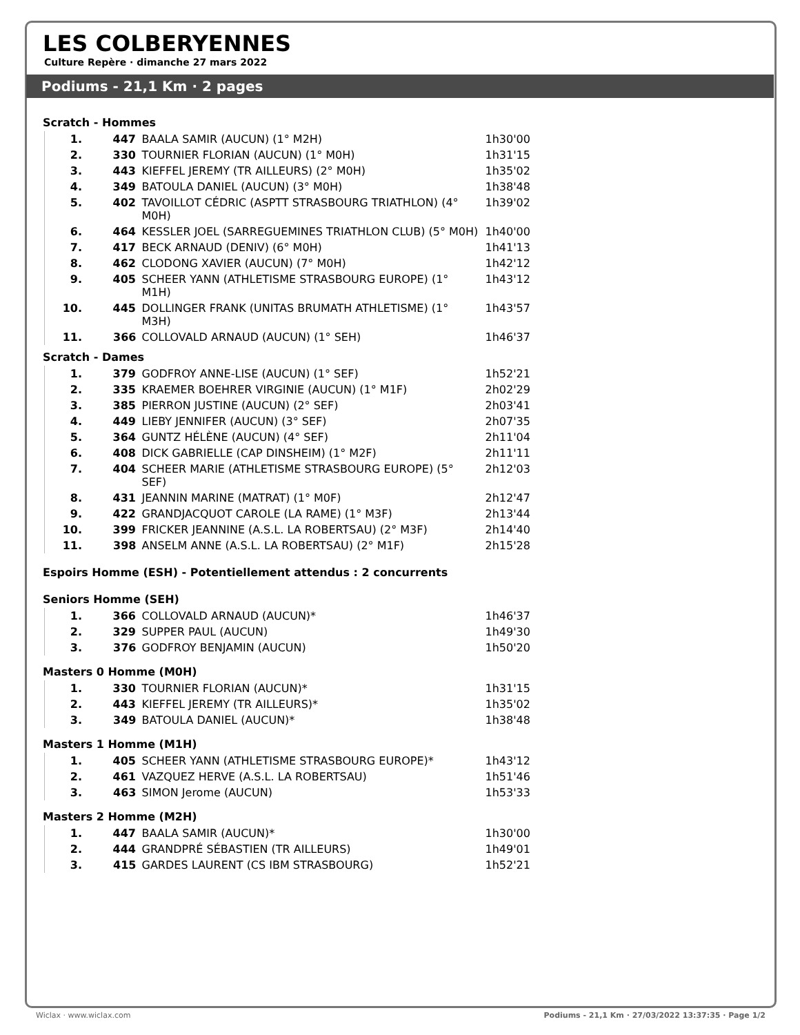LES COLBERYENNES
Culture Repère · dimanche 27 mars 2022
Podiums - 21,1 Km · 2 pages
Scratch - Hommes
| 1. | 447 | BAALA SAMIR (AUCUN) (1° M2H) | 1h30'00 |
| 2. | 330 | TOURNIER FLORIAN (AUCUN) (1° M0H) | 1h31'15 |
| 3. | 443 | KIEFFEL JEREMY (TR AILLEURS) (2° M0H) | 1h35'02 |
| 4. | 349 | BATOULA DANIEL (AUCUN) (3° M0H) | 1h38'48 |
| 5. | 402 | TAVOILLOT CÉDRIC (ASPTT STRASBOURG TRIATHLON) (4° M0H) | 1h39'02 |
| 6. | 464 | KESSLER JOEL (SARREGUEMINES TRIATHLON CLUB) (5° M0H) | 1h40'00 |
| 7. | 417 | BECK ARNAUD (DENIV) (6° M0H) | 1h41'13 |
| 8. | 462 | CLODONG XAVIER (AUCUN) (7° M0H) | 1h42'12 |
| 9. | 405 | SCHEER YANN (ATHLETISME STRASBOURG EUROPE) (1° M1H) | 1h43'12 |
| 10. | 445 | DOLLINGER FRANK (UNITAS BRUMATH ATHLETISME) (1° M3H) | 1h43'57 |
| 11. | 366 | COLLOVALD ARNAUD (AUCUN) (1° SEH) | 1h46'37 |
Scratch - Dames
| 1. | 379 | GODFROY ANNE-LISE (AUCUN) (1° SEF) | 1h52'21 |
| 2. | 335 | KRAEMER BOEHRER VIRGINIE (AUCUN) (1° M1F) | 2h02'29 |
| 3. | 385 | PIERRON JUSTINE (AUCUN) (2° SEF) | 2h03'41 |
| 4. | 449 | LIEBY JENNIFER (AUCUN) (3° SEF) | 2h07'35 |
| 5. | 364 | GUNTZ HÉLÈNE (AUCUN) (4° SEF) | 2h11'04 |
| 6. | 408 | DICK GABRIELLE (CAP DINSHEIM) (1° M2F) | 2h11'11 |
| 7. | 404 | SCHEER MARIE (ATHLETISME STRASBOURG EUROPE) (5° SEF) | 2h12'03 |
| 8. | 431 | JEANNIN MARINE (MATRAT) (1° M0F) | 2h12'47 |
| 9. | 422 | GRANDJACQUOT CAROLE (LA RAME) (1° M3F) | 2h13'44 |
| 10. | 399 | FRICKER JEANNINE (A.S.L. LA ROBERTSAU) (2° M3F) | 2h14'40 |
| 11. | 398 | ANSELM ANNE (A.S.L. LA ROBERTSAU) (2° M1F) | 2h15'28 |
Espoirs Homme (ESH) - Potentiellement attendus : 2 concurrents
Seniors Homme (SEH)
| 1. | 366 | COLLOVALD ARNAUD (AUCUN)* | 1h46'37 |
| 2. | 329 | SUPPER PAUL (AUCUN) | 1h49'30 |
| 3. | 376 | GODFROY BENJAMIN (AUCUN) | 1h50'20 |
Masters 0 Homme (M0H)
| 1. | 330 | TOURNIER FLORIAN (AUCUN)* | 1h31'15 |
| 2. | 443 | KIEFFEL JEREMY (TR AILLEURS)* | 1h35'02 |
| 3. | 349 | BATOULA DANIEL (AUCUN)* | 1h38'48 |
Masters 1 Homme (M1H)
| 1. | 405 | SCHEER YANN (ATHLETISME STRASBOURG EUROPE)* | 1h43'12 |
| 2. | 461 | VAZQUEZ HERVE (A.S.L. LA ROBERTSAU) | 1h51'46 |
| 3. | 463 | SIMON Jerome (AUCUN) | 1h53'33 |
Masters 2 Homme (M2H)
| 1. | 447 | BAALA SAMIR (AUCUN)* | 1h30'00 |
| 2. | 444 | GRANDPRÉ SÉBASTIEN (TR AILLEURS) | 1h49'01 |
| 3. | 415 | GARDES LAURENT (CS IBM STRASBOURG) | 1h52'21 |
Wiclax · www.wiclax.com Podiums - 21,1 Km · 27/03/2022 13:37:35 · Page 1/2